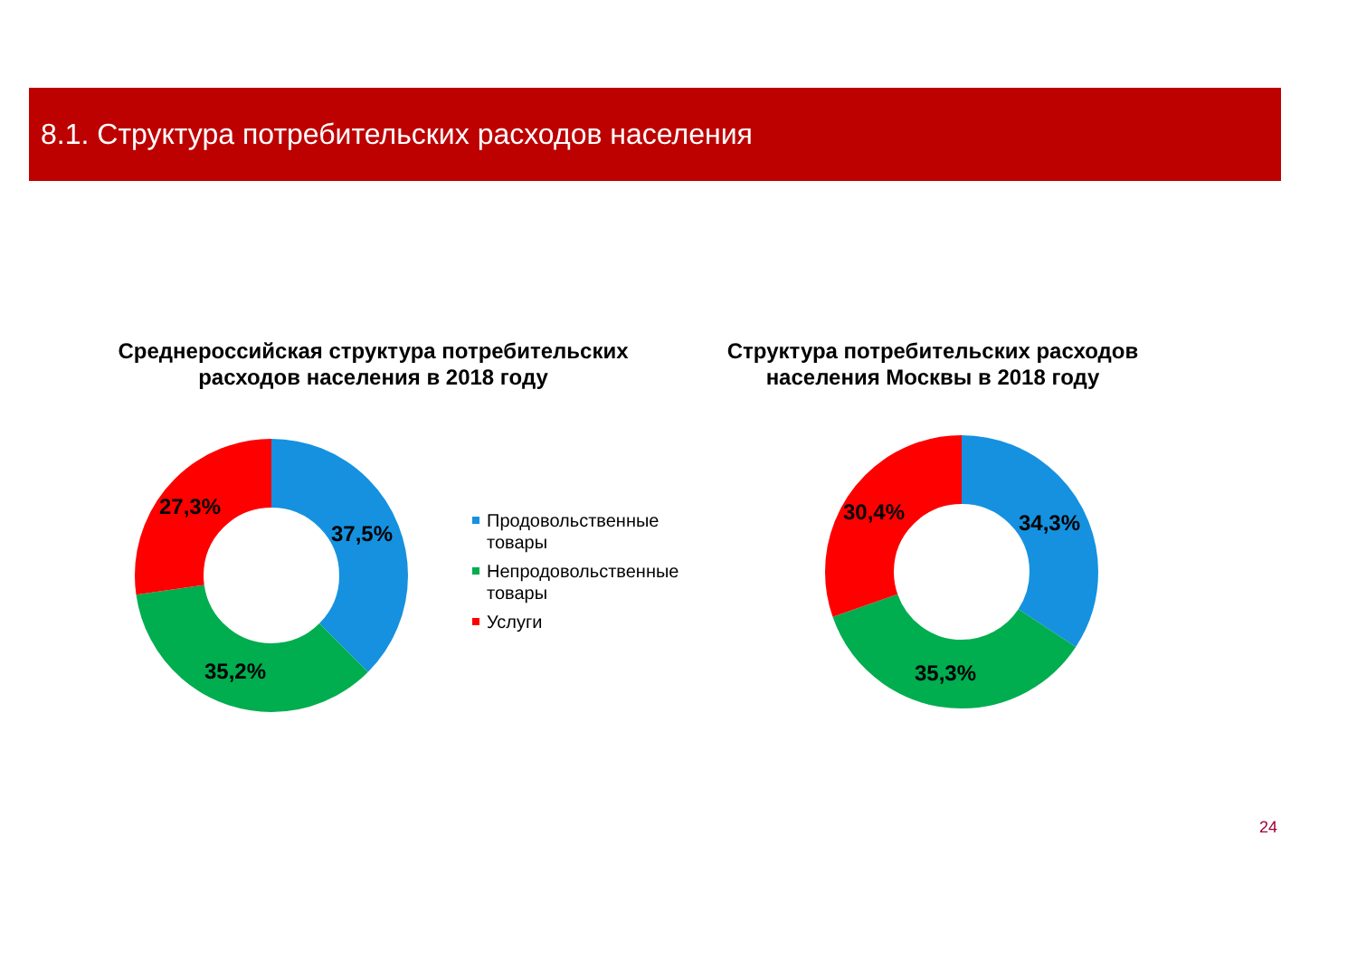8.1. Структура потребительских расходов населения
Среднероссийская структура потребительских
расходов населения в 2018 году
Структура потребительских расходов
населения Москвы в 2018 году
27,3%
37,5%
35,2%
Продовольственные
товары
Непродовольственные
товары
Услуги
30,4% 34,3%
35,3%
24